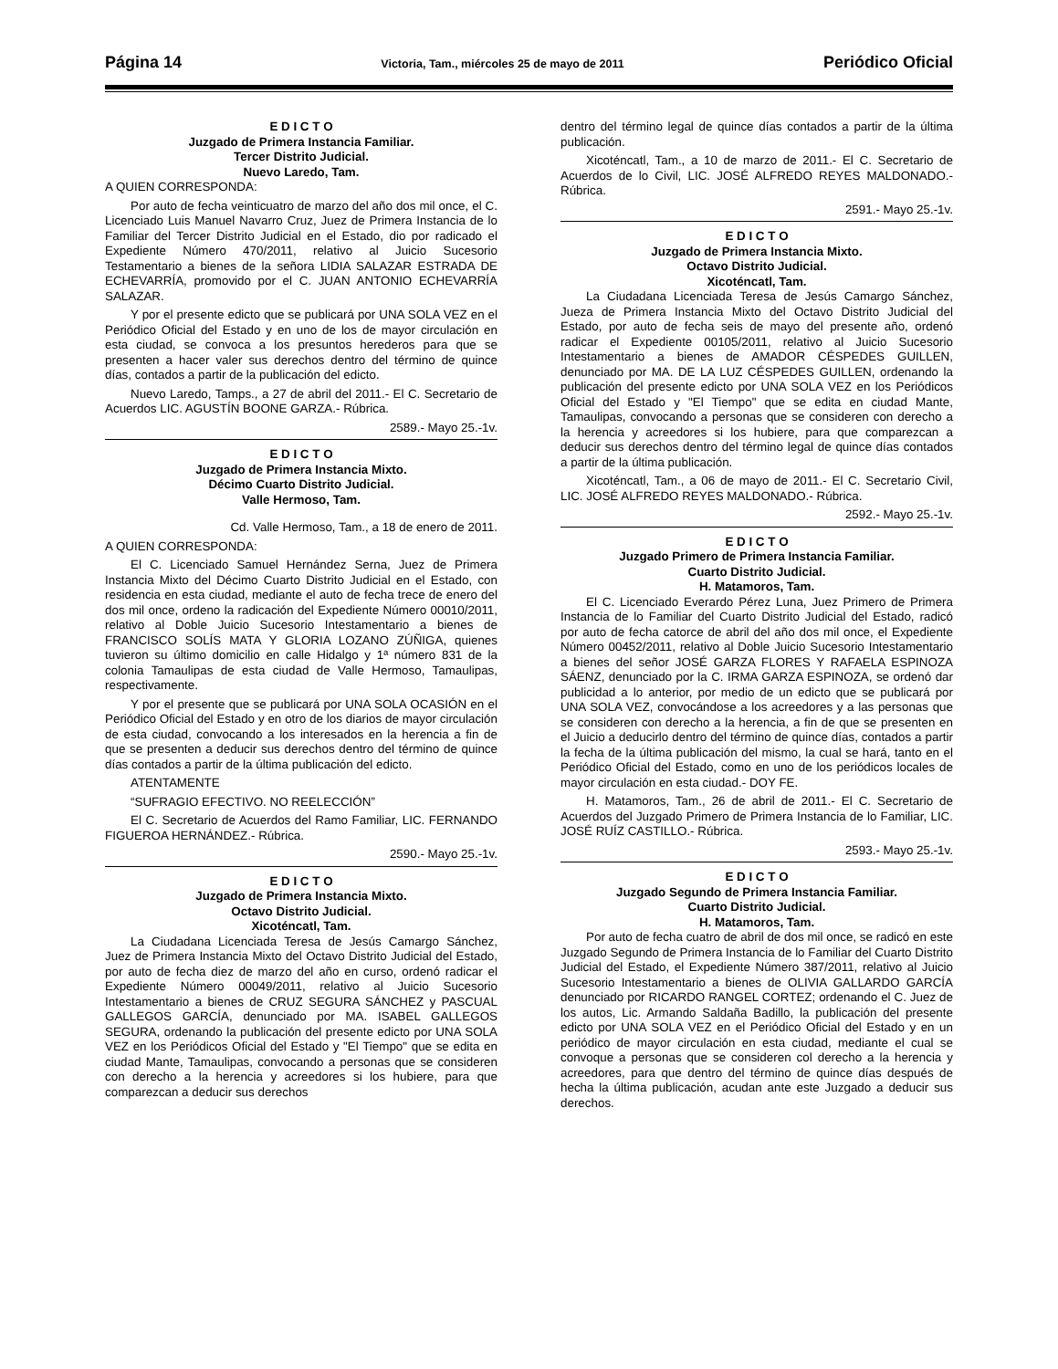Página 14 Victoria, Tam., miércoles 25 de mayo de 2011 Periódico Oficial
E D I C T O
Juzgado de Primera Instancia Familiar.
Tercer Distrito Judicial.
Nuevo Laredo, Tam.
A QUIEN CORRESPONDA:
Por auto de fecha veinticuatro de marzo del año dos mil once, el C. Licenciado Luis Manuel Navarro Cruz, Juez de Primera Instancia de lo Familiar del Tercer Distrito Judicial en el Estado, dio por radicado el Expediente Número 470/2011, relativo al Juicio Sucesorio Testamentario a bienes de la señora LIDIA SALAZAR ESTRADA DE ECHEVARRÍA, promovido por el C. JUAN ANTONIO ECHEVARRÍA SALAZAR.
Y por el presente edicto que se publicará por UNA SOLA VEZ en el Periódico Oficial del Estado y en uno de los de mayor circulación en esta ciudad, se convoca a los presuntos herederos para que se presenten a hacer valer sus derechos dentro del término de quince días, contados a partir de la publicación del edicto.
Nuevo Laredo, Tamps., a 27 de abril del 2011.- El C. Secretario de Acuerdos LIC. AGUSTÍN BOONE GARZA.- Rúbrica.
2589.- Mayo 25.-1v.
E D I C T O
Juzgado de Primera Instancia Mixto.
Décimo Cuarto Distrito Judicial.
Valle Hermoso, Tam.
Cd. Valle Hermoso, Tam., a 18 de enero de 2011.
A QUIEN CORRESPONDA:
El C. Licenciado Samuel Hernández Serna, Juez de Primera Instancia Mixto del Décimo Cuarto Distrito Judicial en el Estado, con residencia en esta ciudad, mediante el auto de fecha trece de enero del dos mil once, ordeno la radicación del Expediente Número 00010/2011, relativo al Doble Juicio Sucesorio Intestamentario a bienes de FRANCISCO SOLÍS MATA Y GLORIA LOZANO ZÚÑIGA, quienes tuvieron su último domicilio en calle Hidalgo y 1ª número 831 de la colonia Tamaulipas de esta ciudad de Valle Hermoso, Tamaulipas, respectivamente.
Y por el presente que se publicará por UNA SOLA OCASIÓN en el Periódico Oficial del Estado y en otro de los diarios de mayor circulación de esta ciudad, convocando a los interesados en la herencia a fin de que se presenten a deducir sus derechos dentro del término de quince días contados a partir de la última publicación del edicto.
ATENTAMENTE
“SUFRAGIO EFECTIVO. NO REELECCIÓN”
El C. Secretario de Acuerdos del Ramo Familiar, LIC. FERNANDO FIGUEROA HERNÁNDEZ.- Rúbrica.
2590.- Mayo 25.-1v.
E D I C T O
Juzgado de Primera Instancia Mixto.
Octavo Distrito Judicial.
Xicoténcatl, Tam.
La Ciudadana Licenciada Teresa de Jesús Camargo Sánchez, Juez de Primera Instancia Mixto del Octavo Distrito Judicial del Estado, por auto de fecha diez de marzo del año en curso, ordenó radicar el Expediente Número 00049/2011, relativo al Juicio Sucesorio Intestamentario a bienes de CRUZ SEGURA SÁNCHEZ y PASCUAL GALLEGOS GARCÍA, denunciado por MA. ISABEL GALLEGOS SEGURA, ordenando la publicación del presente edicto por UNA SOLA VEZ en los Periódicos Oficial del Estado y "El Tiempo" que se edita en ciudad Mante, Tamaulipas, convocando a personas que se consideren con derecho a la herencia y acreedores si los hubiere, para que comparezcan a deducir sus derechos
dentro del término legal de quince días contados a partir de la última publicación.
Xicoténcatl, Tam., a 10 de marzo de 2011.- El C. Secretario de Acuerdos de lo Civil, LIC. JOSÉ ALFREDO REYES MALDONADO.- Rúbrica.
2591.- Mayo 25.-1v.
E D I C T O
Juzgado de Primera Instancia Mixto.
Octavo Distrito Judicial.
Xicoténcatl, Tam.
La Ciudadana Licenciada Teresa de Jesús Camargo Sánchez, Jueza de Primera Instancia Mixto del Octavo Distrito Judicial del Estado, por auto de fecha seis de mayo del presente año, ordenó radicar el Expediente 00105/2011, relativo al Juicio Sucesorio Intestamentario a bienes de AMADOR CÉSPEDES GUILLEN, denunciado por MA. DE LA LUZ CÉSPEDES GUILLEN, ordenando la publicación del presente edicto por UNA SOLA VEZ en los Periódicos Oficial del Estado y "El Tiempo" que se edita en ciudad Mante, Tamaulipas, convocando a personas que se consideren con derecho a la herencia y acreedores si los hubiere, para que comparezcan a deducir sus derechos dentro del término legal de quince días contados a partir de la última publicación.
Xicoténcatl, Tam., a 06 de mayo de 2011.- El C. Secretario Civil, LIC. JOSÉ ALFREDO REYES MALDONADO.- Rúbrica.
2592.- Mayo 25.-1v.
E D I C T O
Juzgado Primero de Primera Instancia Familiar.
Cuarto Distrito Judicial.
H. Matamoros, Tam.
El C. Licenciado Everardo Pérez Luna, Juez Primero de Primera Instancia de lo Familiar del Cuarto Distrito Judicial del Estado, radicó por auto de fecha catorce de abril del año dos mil once, el Expediente Número 00452/2011, relativo al Doble Juicio Sucesorio Intestamentario a bienes del señor JOSÉ GARZA FLORES Y RAFAELA ESPINOZA SÁENZ, denunciado por la C. IRMA GARZA ESPINOZA, se ordenó dar publicidad a lo anterior, por medio de un edicto que se publicará por UNA SOLA VEZ, convocándose a los acreedores y a las personas que se consideren con derecho a la herencia, a fin de que se presenten en el Juicio a deducirlo dentro del término de quince días, contados a partir la fecha de la última publicación del mismo, la cual se hará, tanto en el Periódico Oficial del Estado, como en uno de los periódicos locales de mayor circulación en esta ciudad.- DOY FE.
H. Matamoros, Tam., 26 de abril de 2011.- El C. Secretario de Acuerdos del Juzgado Primero de Primera Instancia de lo Familiar, LIC. JOSÉ RUÍZ CASTILLO.- Rúbrica.
2593.- Mayo 25.-1v.
E D I C T O
Juzgado Segundo de Primera Instancia Familiar.
Cuarto Distrito Judicial.
H. Matamoros, Tam.
Por auto de fecha cuatro de abril de dos mil once, se radicó en este Juzgado Segundo de Primera Instancia de lo Familiar del Cuarto Distrito Judicial del Estado, el Expediente Número 387/2011, relativo al Juicio Sucesorio Intestamentario a bienes de OLIVIA GALLARDO GARCÍA denunciado por RICARDO RANGEL CORTEZ; ordenando el C. Juez de los autos, Lic. Armando Saldaña Badillo, la publicación del presente edicto por UNA SOLA VEZ en el Periódico Oficial del Estado y en un periódico de mayor circulación en esta ciudad, mediante el cual se convoque a personas que se consideren col derecho a la herencia y acreedores, para que dentro del término de quince días después de hecha la última publicación, acudan ante este Juzgado a deducir sus derechos.